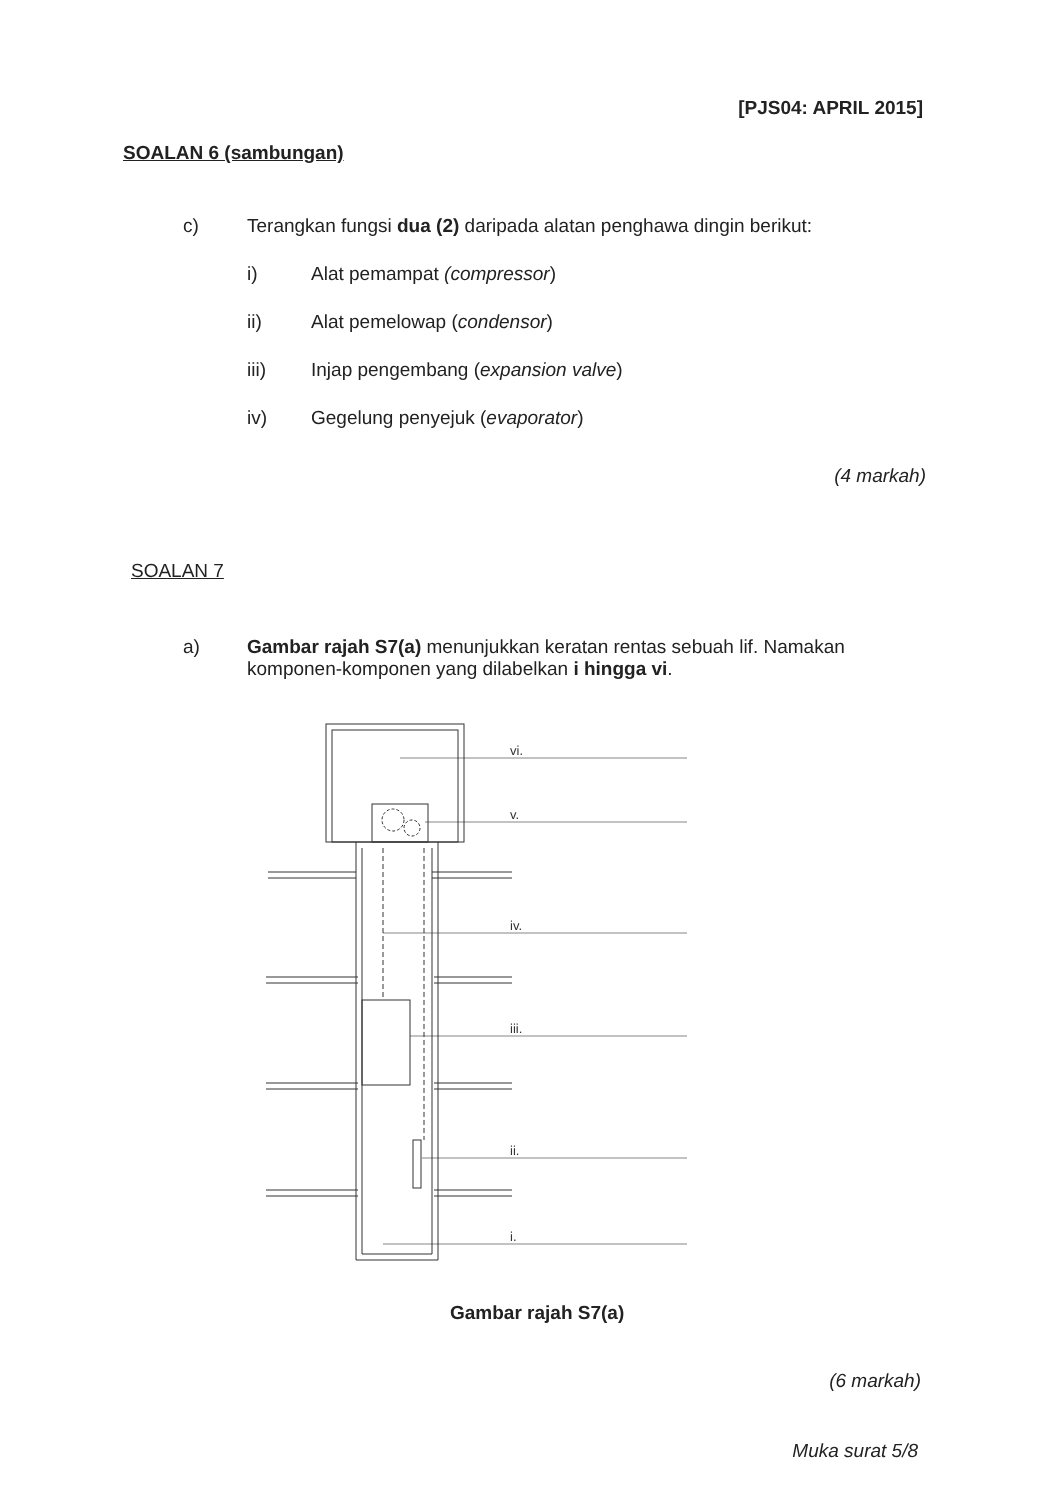[PJS04: APRIL 2015]
SOALAN 6 (sambungan)
c) Terangkan fungsi dua (2) daripada alatan penghawa dingin berikut:
i) Alat pemampat (compressor)
ii) Alat pemelowap (condensor)
iii) Injap pengembang (expansion valve)
iv) Gegelung penyejuk (evaporator)
(4 markah)
SOALAN 7
a) Gambar rajah S7(a) menunjukkan keratan rentas sebuah lif. Namakan komponen-komponen yang dilabelkan i hingga vi.
vi.
v.
iv.
iii.
ii.
i.
Gambar rajah S7(a)
(6 markah)
Muka surat 5/8